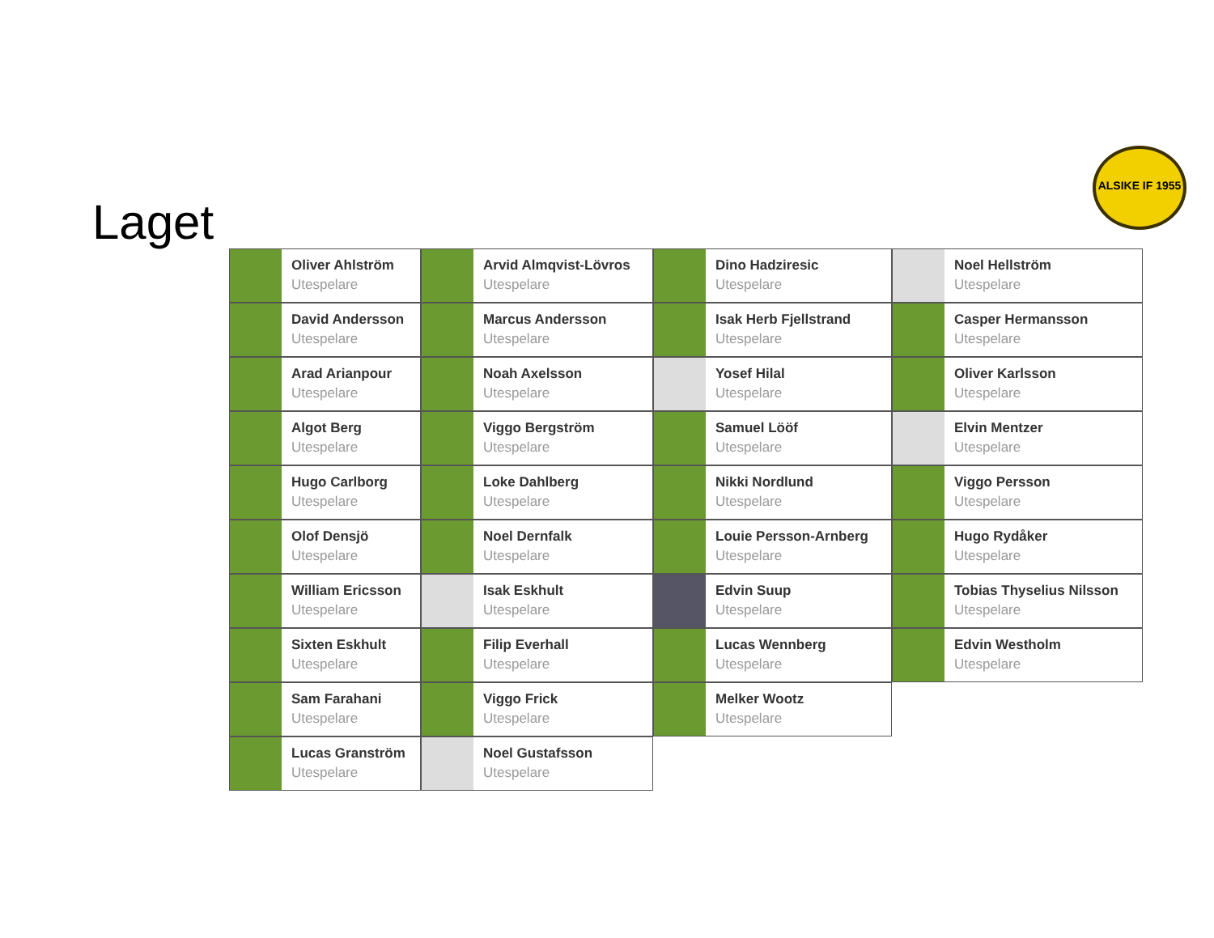Laget
ALSIKE IF 1955
Oliver Ahlström
Utespelare
David Andersson
Utespelare
Arad Arianpour
Utespelare
Algot Berg
Utespelare
Hugo Carlborg
Utespelare
Olof Densjö
Utespelare
William Ericsson
Utespelare
Sixten Eskhult
Utespelare
Sam Farahani
Utespelare
Lucas Granström
Utespelare
Arvid Almqvist-Lövros
Utespelare
Marcus Andersson
Utespelare
Noah Axelsson
Utespelare
Viggo Bergström
Utespelare
Loke Dahlberg
Utespelare
Noel Dernfalk
Utespelare
Isak Eskhult
Utespelare
Filip Everhall
Utespelare
Viggo Frick
Utespelare
Noel Gustafsson
Utespelare
Dino Hadziresic
Utespelare
Isak Herb Fjellstrand
Utespelare
Yosef Hilal
Utespelare
Samuel Lööf
Utespelare
Nikki Nordlund
Utespelare
Louie Persson-Arnberg
Utespelare
Edvin Suup
Utespelare
Lucas Wennberg
Utespelare
Melker Wootz
Utespelare
Noel Hellström
Utespelare
Casper Hermansson
Utespelare
Oliver Karlsson
Utespelare
Elvin Mentzer
Utespelare
Viggo Persson
Utespelare
Hugo Rydåker
Utespelare
Tobias Thyselius Nilsson
Utespelare
Edvin Westholm
Utespelare